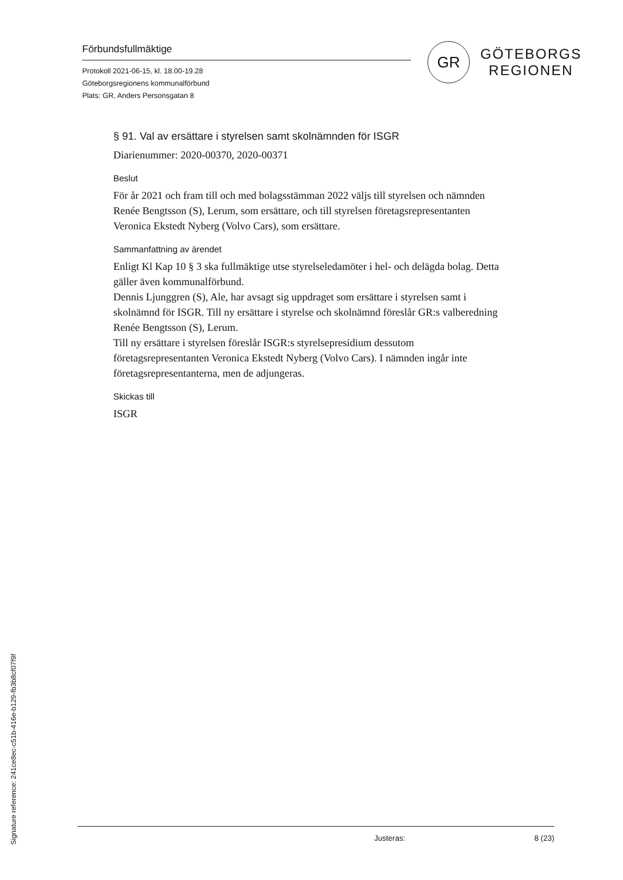Förbundsfullmäktige
Protokoll 2021-06-15, kl. 18.00-19.28
Göteborgsregionens kommunalförbund
Plats: GR, Anders Personsgatan 8
GR
GÖTEBORGS
REGIONEN
§ 91. Val av ersättare i styrelsen samt skolnämnden för ISGR
Diarienummer: 2020-00370, 2020-00371
Beslut
För år 2021 och fram till och med bolagsstämman 2022 väljs till styrelsen och nämnden Renée Bengtsson (S), Lerum, som ersättare, och till styrelsen företagsrepresentanten Veronica Ekstedt Nyberg (Volvo Cars), som ersättare.
Sammanfattning av ärendet
Enligt Kl Kap 10 § 3 ska fullmäktige utse styrelseledamöter i hel- och delägda bolag. Detta gäller även kommunalförbund.
Dennis Ljunggren (S), Ale, har avsagt sig uppdraget som ersättare i styrelsen samt i skolnämnd för ISGR. Till ny ersättare i styrelse och skolnämnd föreslår GR:s valberedning Renée Bengtsson (S), Lerum.
Till ny ersättare i styrelsen föreslår ISGR:s styrelsepresidium dessutom företagsrepresentanten Veronica Ekstedt Nyberg (Volvo Cars). I nämnden ingår inte företagsrepresentanterna, men de adjungeras.
Skickas till
ISGR
Justeras: 8 (23)
Signature reference: 241ce8ec-c51b-416e-b129-fb3b8cf07f9f